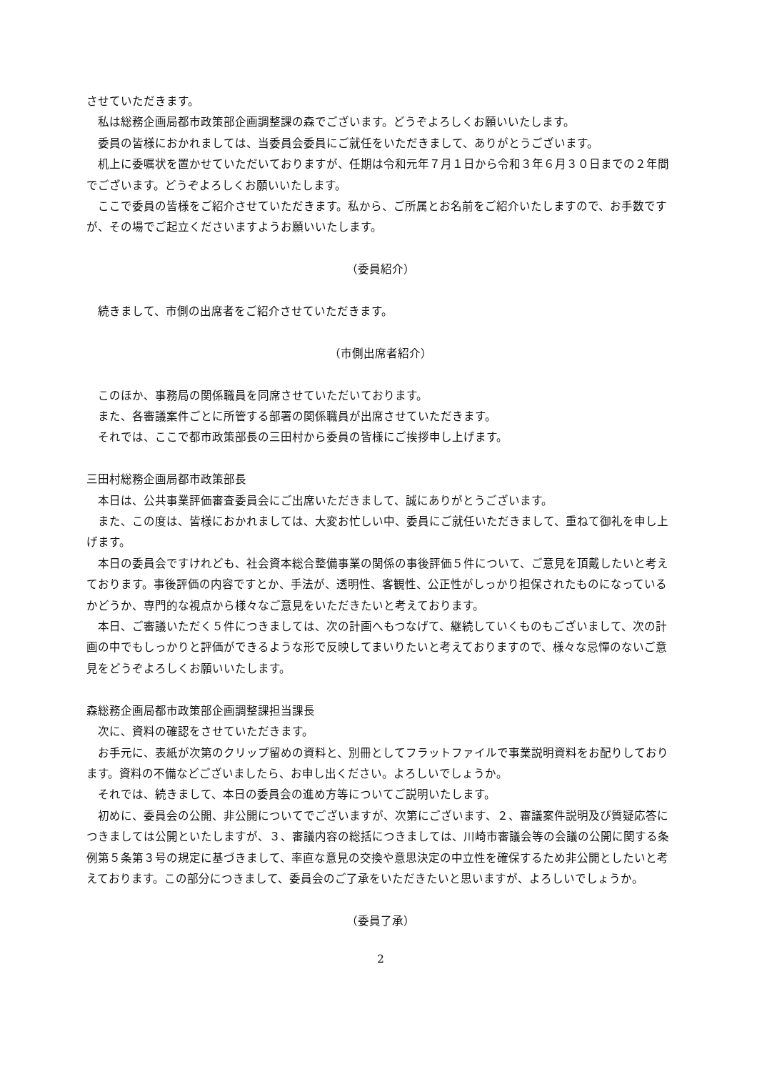させていただきます。
私は総務企画局都市政策部企画調整課の森でございます。どうぞよろしくお願いいたします。
委員の皆様におかれましては、当委員会委員にご就任をいただきまして、ありがとうございます。
机上に委嘱状を置かせていただいておりますが、任期は令和元年７月１日から令和３年６月３０日までの２年間でございます。どうぞよろしくお願いいたします。
ここで委員の皆様をご紹介させていただきます。私から、ご所属とお名前をご紹介いたしますので、お手数ですが、その場でご起立くださいますようお願いいたします。
（委員紹介）
続きまして、市側の出席者をご紹介させていただきます。
（市側出席者紹介）
このほか、事務局の関係職員を同席させていただいております。
また、各審議案件ごとに所管する部署の関係職員が出席させていただきます。
それでは、ここで都市政策部長の三田村から委員の皆様にご挨拶申し上げます。
三田村総務企画局都市政策部長
本日は、公共事業評価審査委員会にご出席いただきまして、誠にありがとうございます。
また、この度は、皆様におかれましては、大変お忙しい中、委員にご就任いただきまして、重ねて御礼を申し上げます。
本日の委員会ですけれども、社会資本総合整備事業の関係の事後評価５件について、ご意見を頂戴したいと考えております。事後評価の内容ですとか、手法が、透明性、客観性、公正性がしっかり担保されたものになっているかどうか、専門的な視点から様々なご意見をいただきたいと考えております。
本日、ご審議いただく５件につきましては、次の計画へもつなげて、継続していくものもございまして、次の計画の中でもしっかりと評価ができるような形で反映してまいりたいと考えておりますので、様々な忌憚のないご意見をどうぞよろしくお願いいたします。
森総務企画局都市政策部企画調整課担当課長
次に、資料の確認をさせていただきます。
お手元に、表紙が次第のクリップ留めの資料と、別冊としてフラットファイルで事業説明資料をお配りしております。資料の不備などございましたら、お申し出ください。よろしいでしょうか。
それでは、続きまして、本日の委員会の進め方等についてご説明いたします。
初めに、委員会の公開、非公開についてでございますが、次第にございます、２、審議案件説明及び質疑応答につきましては公開といたしますが、３、審議内容の総括につきましては、川崎市審議会等の会議の公開に関する条例第５条第３号の規定に基づきまして、率直な意見の交換や意思決定の中立性を確保するため非公開としたいと考えております。この部分につきまして、委員会のご了承をいただきたいと思いますが、よろしいでしょうか。
（委員了承）
2